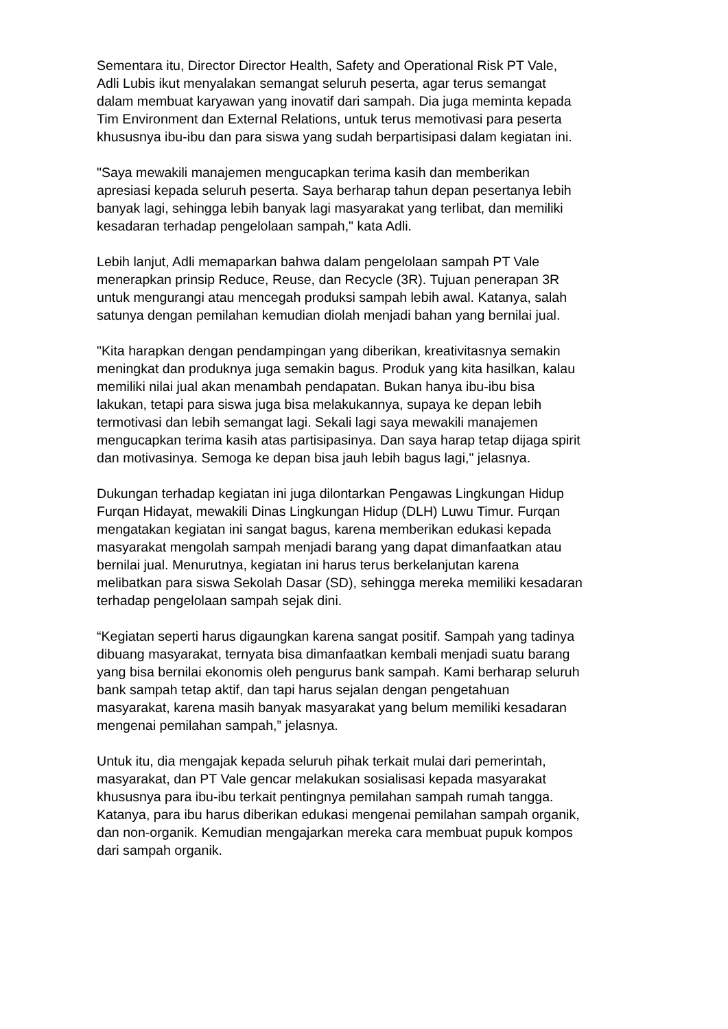Sementara itu, Director Director Health, Safety and Operational Risk PT Vale, Adli Lubis ikut menyalakan semangat seluruh peserta, agar terus semangat dalam membuat karyawan yang inovatif dari sampah. Dia juga meminta kepada Tim Environment dan External Relations, untuk terus memotivasi para peserta khususnya ibu-ibu dan para siswa yang sudah berpartisipasi dalam kegiatan ini.
"Saya mewakili manajemen mengucapkan terima kasih dan memberikan apresiasi kepada seluruh peserta. Saya berharap tahun depan pesertanya lebih banyak lagi, sehingga lebih banyak lagi masyarakat yang terlibat, dan memiliki kesadaran terhadap pengelolaan sampah," kata Adli.
Lebih lanjut, Adli memaparkan bahwa dalam pengelolaan sampah PT Vale menerapkan prinsip Reduce, Reuse, dan Recycle (3R). Tujuan penerapan 3R untuk mengurangi atau mencegah produksi sampah lebih awal. Katanya, salah satunya dengan pemilahan kemudian diolah menjadi bahan yang bernilai jual.
"Kita harapkan dengan pendampingan yang diberikan, kreativitasnya semakin meningkat dan produknya juga semakin bagus. Produk yang kita hasilkan, kalau memiliki nilai jual akan menambah pendapatan. Bukan hanya ibu-ibu bisa lakukan, tetapi para siswa juga bisa melakukannya, supaya ke depan lebih termotivasi dan lebih semangat lagi. Sekali lagi saya mewakili manajemen mengucapkan terima kasih atas partisipasinya. Dan saya harap tetap dijaga spirit dan motivasinya. Semoga ke depan bisa jauh lebih bagus lagi," jelasnya.
Dukungan terhadap kegiatan ini juga dilontarkan Pengawas Lingkungan Hidup Furqan Hidayat, mewakili Dinas Lingkungan Hidup (DLH) Luwu Timur. Furqan mengatakan kegiatan ini sangat bagus, karena memberikan edukasi kepada masyarakat mengolah sampah menjadi barang yang dapat dimanfaatkan atau bernilai jual. Menurutnya, kegiatan ini harus terus berkelanjutan karena melibatkan para siswa Sekolah Dasar (SD), sehingga mereka memiliki kesadaran terhadap pengelolaan sampah sejak dini.
“Kegiatan seperti harus digaungkan karena sangat positif. Sampah yang tadinya dibuang masyarakat, ternyata bisa dimanfaatkan kembali menjadi suatu barang yang bisa bernilai ekonomis oleh pengurus bank sampah. Kami berharap seluruh bank sampah tetap aktif, dan tapi harus sejalan dengan pengetahuan masyarakat, karena masih banyak masyarakat yang belum memiliki kesadaran mengenai pemilahan sampah,” jelasnya.
Untuk itu, dia mengajak kepada seluruh pihak terkait mulai dari pemerintah, masyarakat, dan PT Vale gencar melakukan sosialisasi kepada masyarakat khususnya para ibu-ibu terkait pentingnya pemilahan sampah rumah tangga. Katanya, para ibu harus diberikan edukasi mengenai pemilahan sampah organik, dan non-organik. Kemudian mengajarkan mereka cara membuat pupuk kompos dari sampah organik.